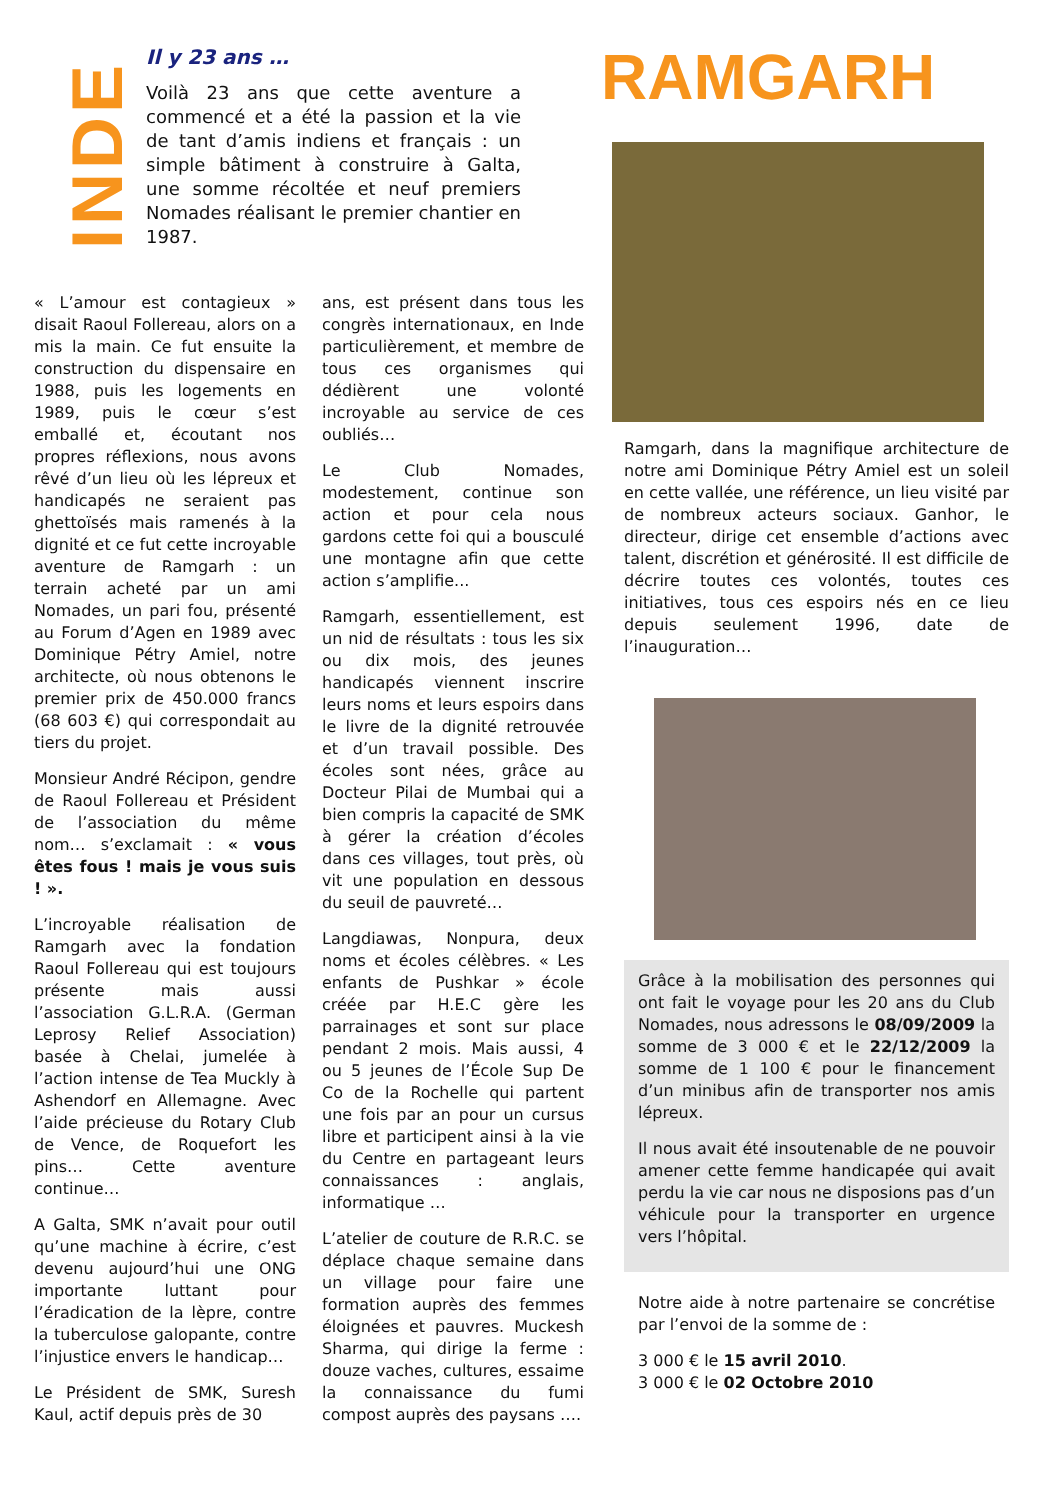INDE
Il y 23 ans …
Voilà 23 ans que cette aventure a commencé et a été la passion et la vie de tant d’amis indiens et français : un simple bâtiment à construire à Galta, une somme récoltée et neuf premiers Nomades réalisant le premier chantier en 1987.
RAMGARH
« L’amour est contagieux » disait Raoul Follereau, alors on a mis la main. Ce fut ensuite la construction du dispensaire en 1988, puis les logements en 1989, puis le cœur s’est emballé et, écoutant nos propres réflexions, nous avons rêvé d’un lieu où les lépreux et handicapés ne seraient pas ghettoïsés mais ramenés à la dignité et ce fut cette incroyable aventure de Ramgarh : un terrain acheté par un ami Nomades, un pari fou, présenté au Forum d’Agen en 1989 avec Dominique Pétry Amiel, notre architecte, où nous obtenons le premier prix de 450.000 francs (68 603 €) qui correspondait au tiers du projet.
Monsieur André Récipon, gendre de Raoul Follereau et Président de l’association du même nom… s’exclamait : « vous êtes fous ! mais je vous suis ! ».
L’incroyable réalisation de Ramgarh avec la fondation Raoul Follereau qui est toujours présente mais aussi l’association G.L.R.A. (German Leprosy Relief Association) basée à Chelai, jumelée à l’action intense de Tea Muckly à Ashendorf en Allemagne. Avec l’aide précieuse du Rotary Club de Vence, de Roquefort les pins… Cette aventure continue…
A Galta, SMK n’avait pour outil qu’une machine à écrire, c’est devenu aujourd’hui une ONG importante luttant pour l’éradication de la lèpre, contre la tuberculose galopante, contre l’injustice envers le handicap…
Le Président de SMK, Suresh Kaul, actif depuis près de 30
ans, est présent dans tous les congrès internationaux, en Inde particulièrement, et membre de tous ces organismes qui dédièrent une volonté incroyable au service de ces oubliés…
Le Club Nomades, modestement, continue son action et pour cela nous gardons cette foi qui a bousculé une montagne afin que cette action s’amplifie...
Ramgarh, essentiellement, est un nid de résultats : tous les six ou dix mois, des jeunes handicapés viennent inscrire leurs noms et leurs espoirs dans le livre de la dignité retrouvée et d’un travail possible. Des écoles sont nées, grâce au Docteur Pilai de Mumbai qui a bien compris la capacité de SMK à gérer la création d’écoles dans ces villages, tout près, où vit une population en dessous du seuil de pauvreté…
Langdiawas, Nonpura, deux noms et écoles célèbres. « Les enfants de Pushkar » école créée par H.E.C gère les parrainages et sont sur place pendant 2 mois. Mais aussi, 4 ou 5 jeunes de l’École Sup De Co de la Rochelle qui partent une fois par an pour un cursus libre et participent ainsi à la vie du Centre en partageant leurs connaissances : anglais, informatique …
L’atelier de couture de R.R.C. se déplace chaque semaine dans un village pour faire une formation auprès des femmes éloignées et pauvres. Muckesh Sharma, qui dirige la ferme : douze vaches, cultures, essaime la connaissance du fumi compost auprès des paysans ….
Ramgarh, dans la magnifique architecture de notre ami Dominique Pétry Amiel est un soleil en cette vallée, une référence, un lieu visité par de nombreux acteurs sociaux. Ganhor, le directeur, dirige cet ensemble d’actions avec talent, discrétion et générosité. Il est difficile de décrire toutes ces volontés, toutes ces initiatives, tous ces espoirs nés en ce lieu depuis seulement 1996, date de l’inauguration…
Grâce à la mobilisation des personnes qui ont fait le voyage pour les 20 ans du Club Nomades, nous adressons le 08/09/2009 la somme de 3 000 € et le 22/12/2009 la somme de 1 100 € pour le financement d’un minibus afin de transporter nos amis lépreux.
Il nous avait été insoutenable de ne pouvoir amener cette femme handicapée qui avait perdu la vie car nous ne disposions pas d’un véhicule pour la transporter en urgence vers l’hôpital.
Notre aide à notre partenaire se concrétise par l’envoi de la somme de :
3 000 € le 15 avril 2010.
3 000 € le 02 Octobre 2010